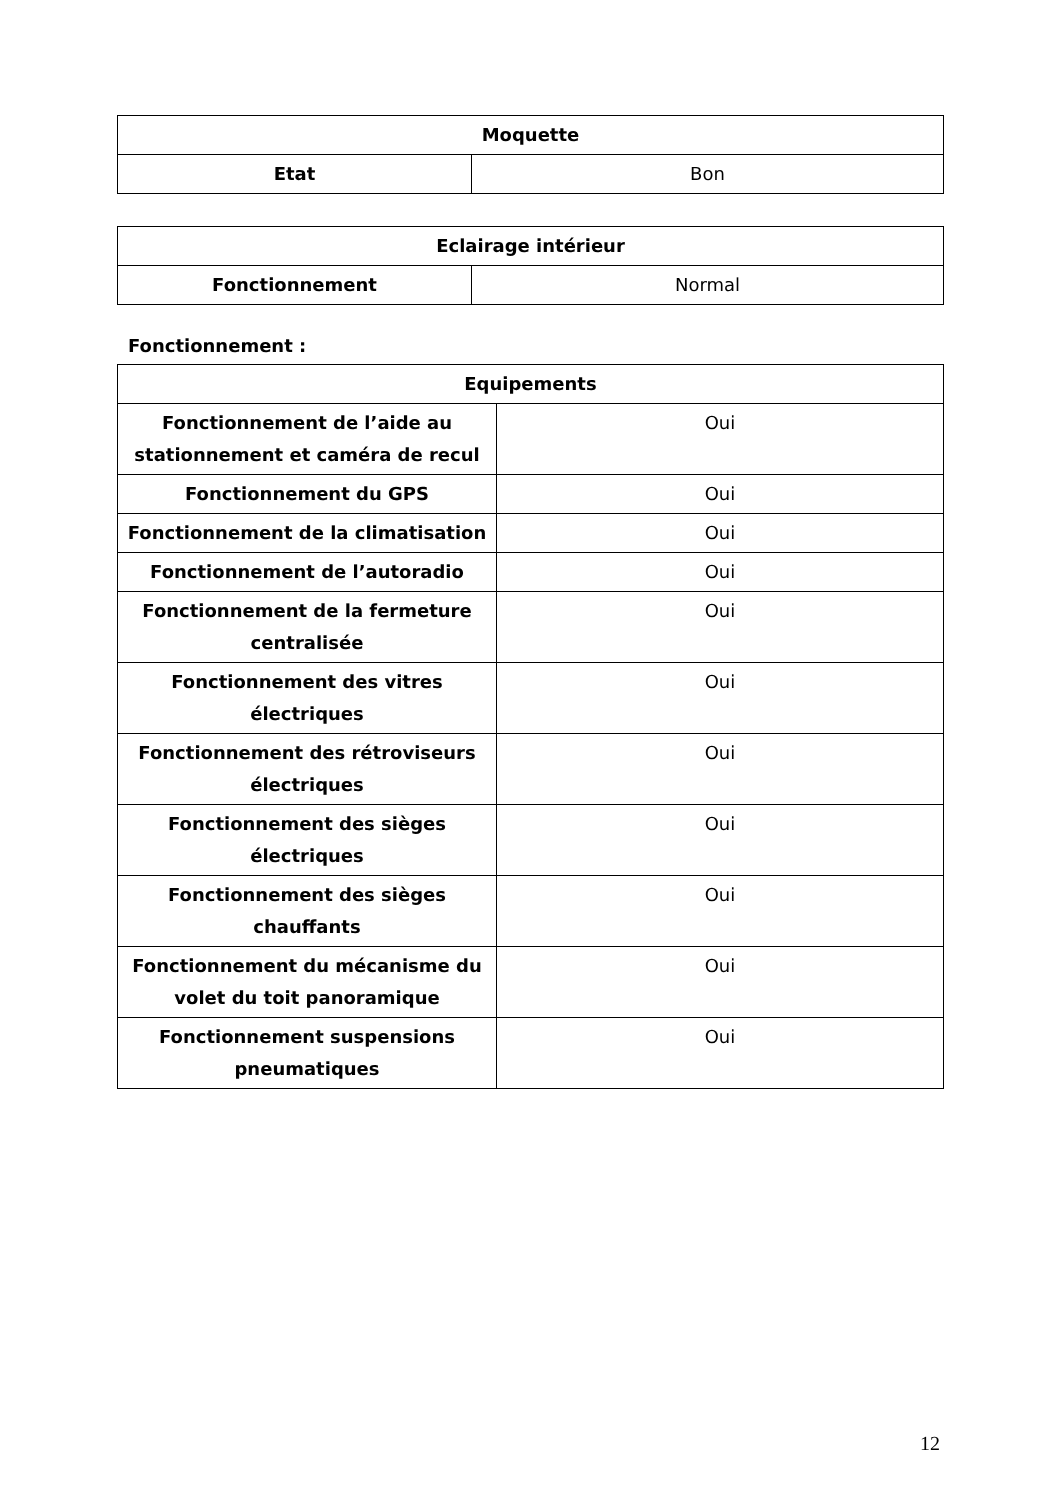| Moquette | |
| --- | --- |
| Etat | Bon |
| Eclairage intérieur | |
| --- | --- |
| Fonctionnement | Normal |
Fonctionnement :
| Equipements | |
| --- | --- |
| Fonctionnement de l’aide au stationnement et caméra de recul | Oui |
| Fonctionnement du GPS | Oui |
| Fonctionnement de la climatisation | Oui |
| Fonctionnement de l’autoradio | Oui |
| Fonctionnement de la fermeture centralisée | Oui |
| Fonctionnement des vitres électriques | Oui |
| Fonctionnement des rétroviseurs électriques | Oui |
| Fonctionnement des sièges électriques | Oui |
| Fonctionnement des sièges chauffants | Oui |
| Fonctionnement du mécanisme du volet du toit panoramique | Oui |
| Fonctionnement suspensions pneumatiques | Oui |
12